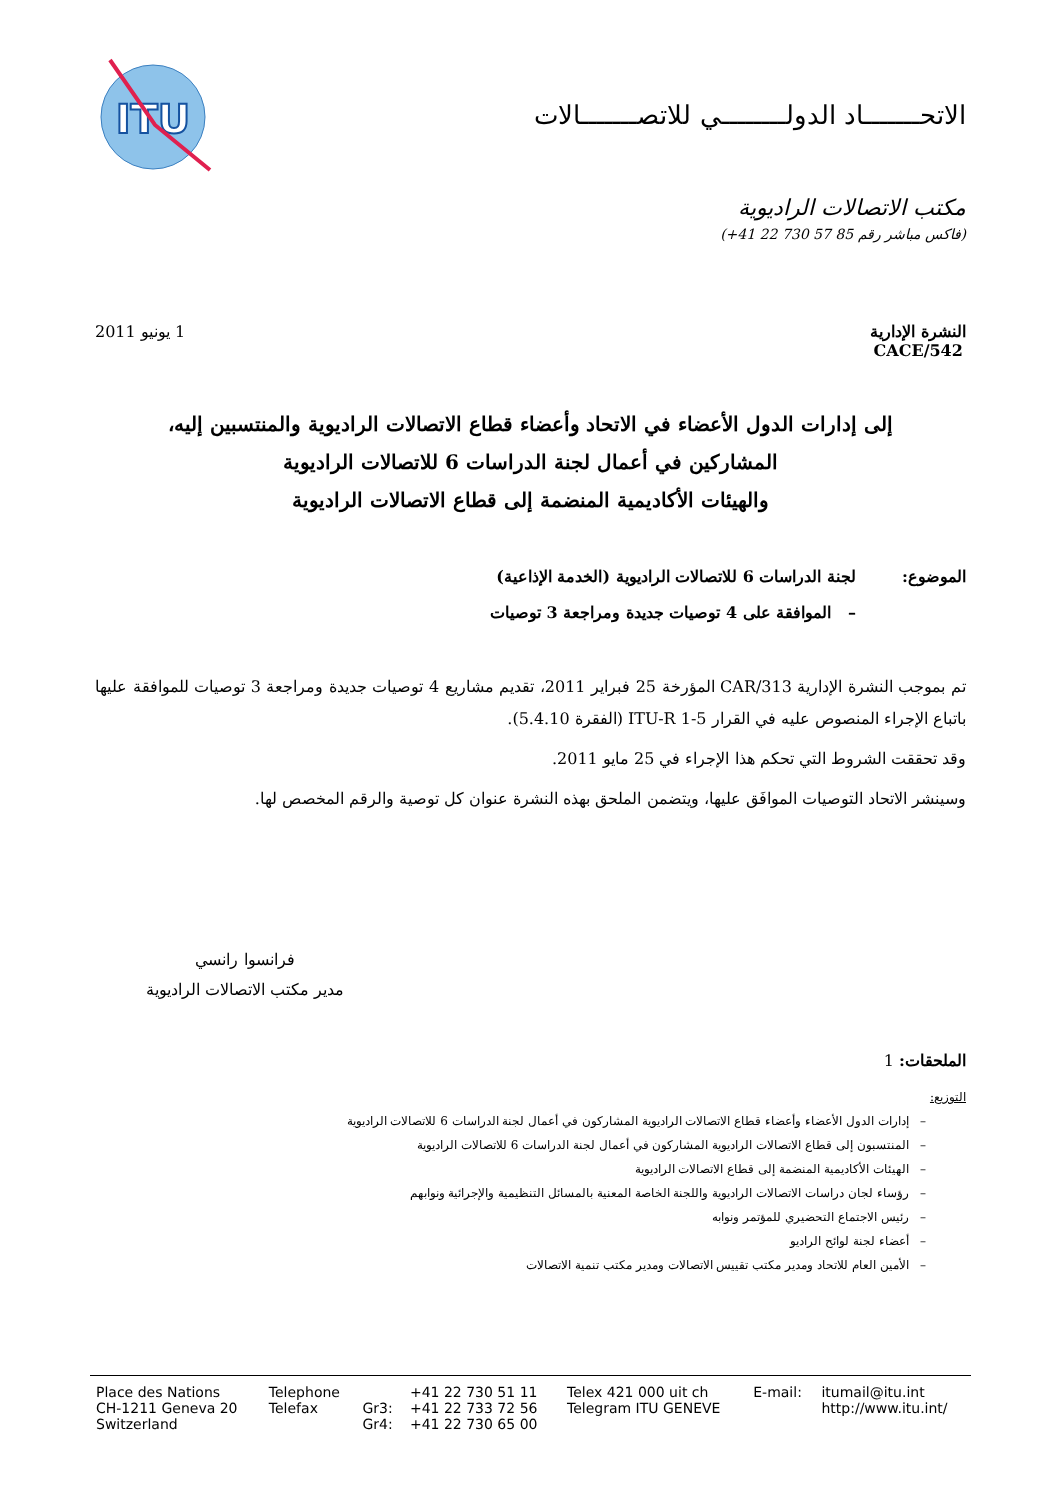الاتحـــــــاد الدولــــــــي للاتصـــــــالات
ITU
مكتب الاتصالات الراديوية
(فاكس مباشر رقم 85 57 730 22 41+)
النشرة الإدارية
CACE/542
1 يونيو 2011
إلى إدارات الدول الأعضاء في الاتحاد وأعضاء قطاع الاتصالات الراديوية والمنتسبين إليه،
المشاركين في أعمال لجنة الدراسات 6 للاتصالات الراديوية
والهيئات الأكاديمية المنضمة إلى قطاع الاتصالات الراديوية
الموضوع: لجنة الدراسات 6 للاتصالات الراديوية (الخدمة الإذاعية)
– الموافقة على 4 توصيات جديدة ومراجعة 3 توصيات
تم بموجب النشرة الإدارية CAR/313 المؤرخة 25 فبراير 2011، تقديم مشاريع 4 توصيات جديدة ومراجعة 3 توصيات للموافقة عليها باتباع الإجراء المنصوص عليه في القرار ITU-R 1-5 (الفقرة 5.4.10).
وقد تحققت الشروط التي تحكم هذا الإجراء في 25 مايو 2011.
وسينشر الاتحاد التوصيات الموافَق عليها، ويتضمن الملحق بهذه النشرة عنوان كل توصية والرقم المخصص لها.
فرانسوا رانسي
مدير مكتب الاتصالات الراديوية
الملحقات: 1
التوزيع:
– إدارات الدول الأعضاء وأعضاء قطاع الاتصالات الراديوية المشاركون في أعمال لجنة الدراسات 6 للاتصالات الراديوية
– المنتسبون إلى قطاع الاتصالات الراديوية المشاركون في أعمال لجنة الدراسات 6 للاتصالات الراديوية
– الهيئات الأكاديمية المنضمة إلى قطاع الاتصالات الراديوية
– رؤساء لجان دراسات الاتصالات الراديوية واللجنة الخاصة المعنية بالمسائل التنظيمية والإجرائية ونوابهم
– رئيس الاجتماع التحضيري للمؤتمر ونوابه
– أعضاء لجنة لوائح الراديو
– الأمين العام للاتحاد ومدير مكتب تقييس الاتصالات ومدير مكتب تنمية الاتصالات
| Place des Nations | Telephone | | +41 22 730 51 11 | Telex 421 000 uit ch | E-mail: | itumail@itu.int |
| CH-1211 Geneva 20 | Telefax | Gr3: | +41 22 733 72 56 | Telegram ITU GENEVE | | http://www.itu.int/ |
| Switzerland | | Gr4: | +41 22 730 65 00 | | | |